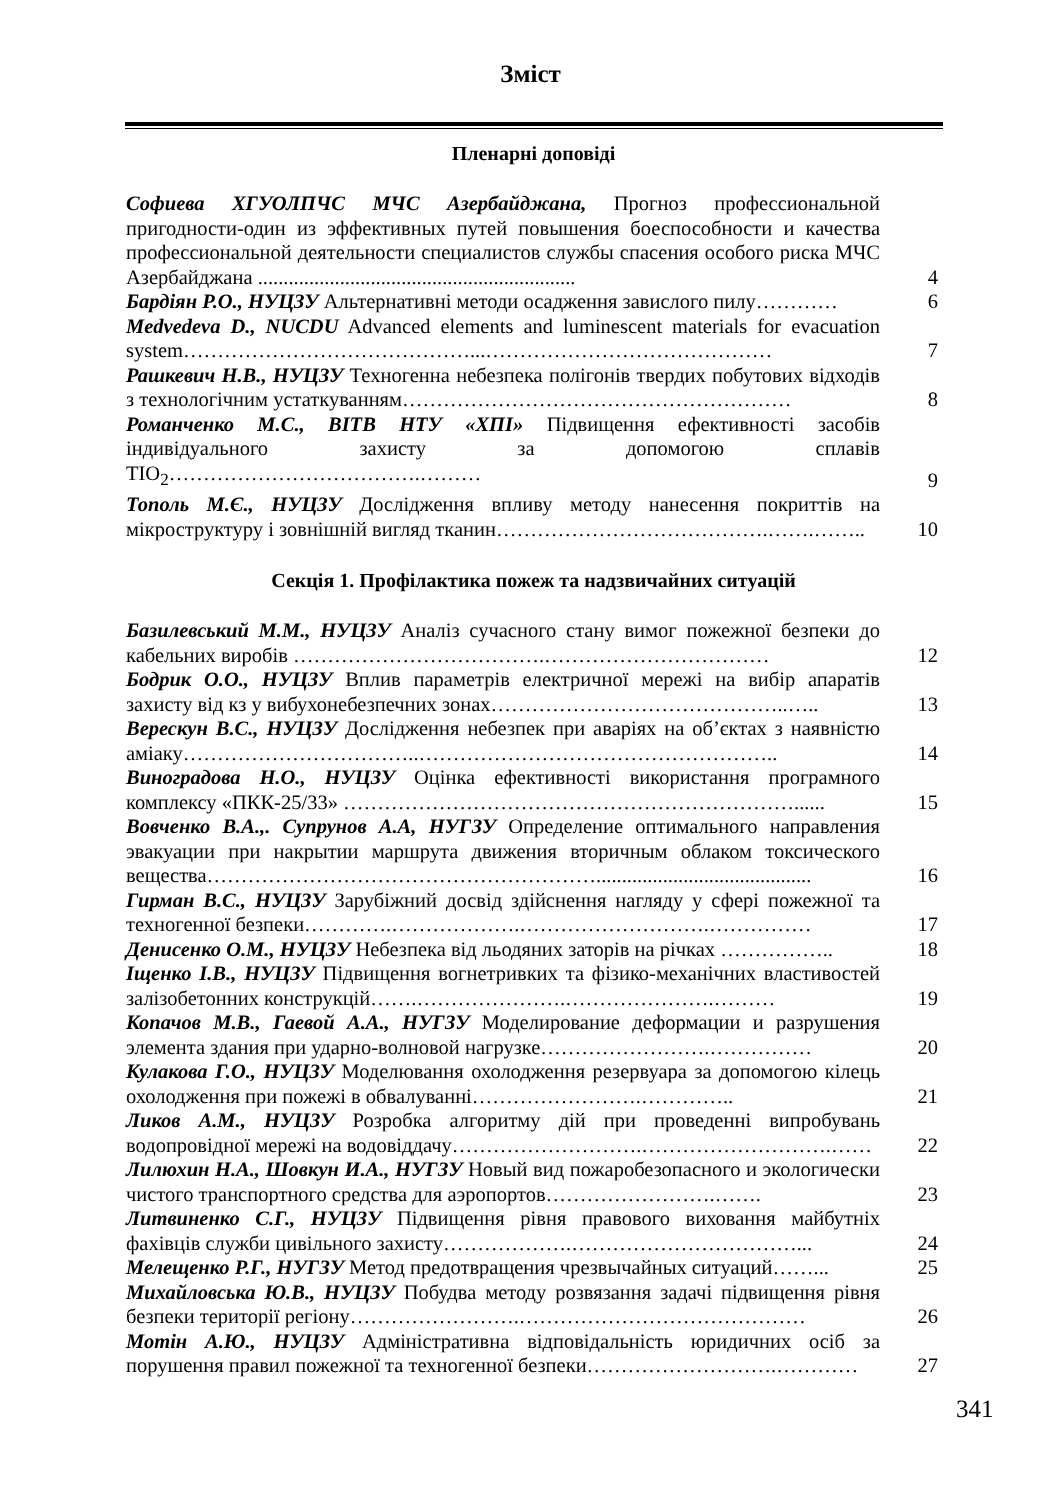Зміст
Пленарні доповіді
Софиева ХГУОЛПЧС МЧС Азербайджана, Прогноз профессиональной пригодности-один из эффективных путей повышения боеспособности и качества профессиональной деятельности специалистов службы спасения особого риска МЧС Азербайджана ..............................................................
4
Бардіян Р.О., НУЦЗУ Альтернативні методи осадження завислого пилу…………
6
Medvedeva D., NUCDU Advanced elements and luminescent materials for evacuation system……………………………………...……………………………………
7
Рашкевич Н.В., НУЦЗУ Техногенна небезпека полігонів твердих побутових відходів з технологічним устаткуванням…………………………………………………
8
Романченко М.С., ВІТВ НТУ «ХПІ» Підвищення ефективності засобів індивідуального захисту за допомогою сплавів TIO<sub>2</sub>……………………………….………
9
Тополь М.Є., НУЦЗУ Дослідження впливу методу нанесення покриттів на мікроструктуру і зовнішній вигляд тканин………………………………….…….……..
10
Секція 1. Профілактика пожеж та надзвичайних ситуацій
Базилевський М.М., НУЦЗУ Аналіз сучасного стану вимог пожежної безпеки до кабельних виробів ……………………………….……………………………
12
Бодрик О.О., НУЦЗУ Вплив параметрів електричної мережі на вибір апаратів захисту від кз у вибухонебезпечних зонах……………………………………..…..
13
Верескун В.С., НУЦЗУ Дослідження небезпек при аваріях на об’єктах з наявністю аміаку……………………………..……………………………………………..
14
Виноградова Н.О., НУЦЗУ Оцінка ефективності використання програмного комплексу «ПКК-25/33» …………………………………………………………......
15
Вовченко В.А.,. Супрунов А.А, НУГЗУ Определение оптимального направления эвакуации при накрытии маршрута движения вторичным облаком токсического вещества…………………………………………………..........................................
16
Гирман В.С., НУЦЗУ Зарубіжний досвід здійснення нагляду у сфері пожежної та техногенної безпеки………….……………….……………………….……………
17
Денисенко О.М., НУЦЗУ Небезпека від льодяних заторів на річках ……………..
18
Іщенко І.В., НУЦЗУ Підвищення вогнетривких та фізико-механічних властивостей залізобетонних конструкцій…….………………….………………….………
19
Копачов М.В., Гаевой А.А., НУГЗУ Моделирование деформации и разрушения элемента здания при ударно-волновой нагрузке…………………….……………
20
Кулакова Г.О., НУЦЗУ Моделювання охолодження резервуара за допомогою кілець охолодження при пожежі в обвалуванні…………………….…………..
21
Ликов А.М., НУЦЗУ Розробка алгоритму дій при проведенні випробувань водопровідної мережі на водовіддачу……………………….……………………….……
22
Лилюхин Н.А., Шовкун И.А., НУГЗУ Новый вид пожаробезопасного и экологически чистого транспортного средства для аэропортов…………………….…….
23
Литвиненко С.Г., НУЦЗУ Підвищення рівня правового виховання майбутніх фахівців служби цивільного захисту……………….……………………………...
24
Мелещенко Р.Г., НУГЗУ Метод предотвращения чрезвычайных ситуаций……...
25
Михайловська Ю.В., НУЦЗУ Побудва методу розвязання задачі підвищення рівня безпеки території регіону…………………….……………………………………
26
Мотін А.Ю., НУЦЗУ Адміністративна відповідальність юридичних осіб за порушення правил пожежної та техногенної безпеки……………………….…………
27
341